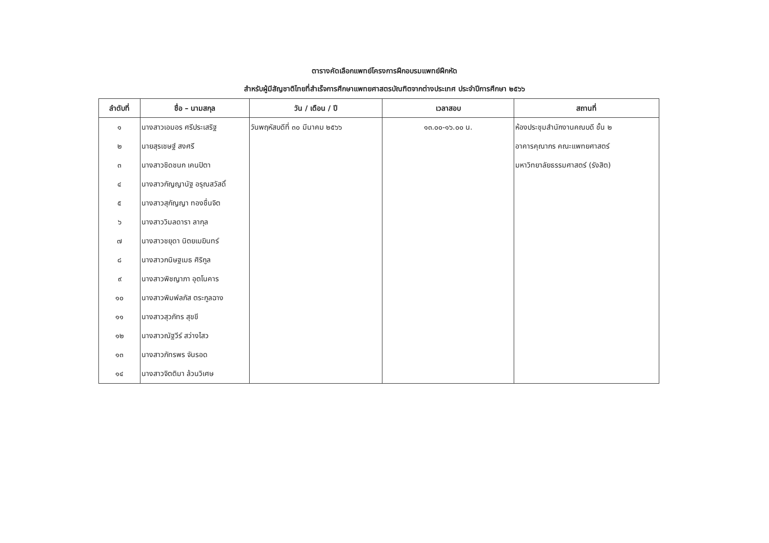ตารางคัดเลือกแพทย์โครงการฝึกอบรมแพทย์ฝึกหัด
สำหรับผู้มีสัญชาติไทยที่สำเร็จการศึกษาแพทยศาสตรบัณฑิตจากต่างประเทศ ประจำปีการศึกษา ๒๕๖๖
| ลำดับที่ | ชื่อ – นามสกุล | วัน / เดือน / ปี | เวลาสอบ | สถานที่ |
| --- | --- | --- | --- | --- |
| ๑ | นางสาวเอมอร ศรีประเสริฐ | วันพฤหัสบดีที่ ๓๐ มีนาคม ๒๕๖๖ | ๑๓.๐๐-๑๖.๐๐ น. | ห้องประชุมสำนักงานคณบดี ชั้น ๒ |
| ๒ | นายสุรเชษฐ์ สงศรี | | | อาคารคุณากร คณะแพทยศาสตร์ |
| ๓ | นางสาวชิดชนก เคนปิตา | | | มหาวิทยาลัยธรรมศาสตร์ (รังสิต) |
| ๔ | นางสาวกัญญานัฐ อรุณสวัสดิ์ | | | |
| ๕ | นางสาวสุกัญญา ทองชื่นจิต | | | |
| ๖ | นางสาววิมลดารา ลากุล | | | |
| ๗ | นางสาวชยุดา นิตยเมฆินทร์ | | | |
| ๘ | นางสาวกนิษฐเมธ ศิริกูล | | | |
| ๙ | นางสาวพิชญาภา อุตโนคาร | | | |
| ๑๐ | นางสาวพิมพ์ลภัส ตระกูลฉาง | | | |
| ๑๑ | นางสาวสุวภัทร สุขขี | | | |
| ๑๒ | นางสาวณัฐวีร์ สว่างไสว | | | |
| ๑๓ | นางสาวภัทรพร จันรอด | | | |
| ๑๔ | นางสาวจิตติมา ล้วนวิเศษ | | | |